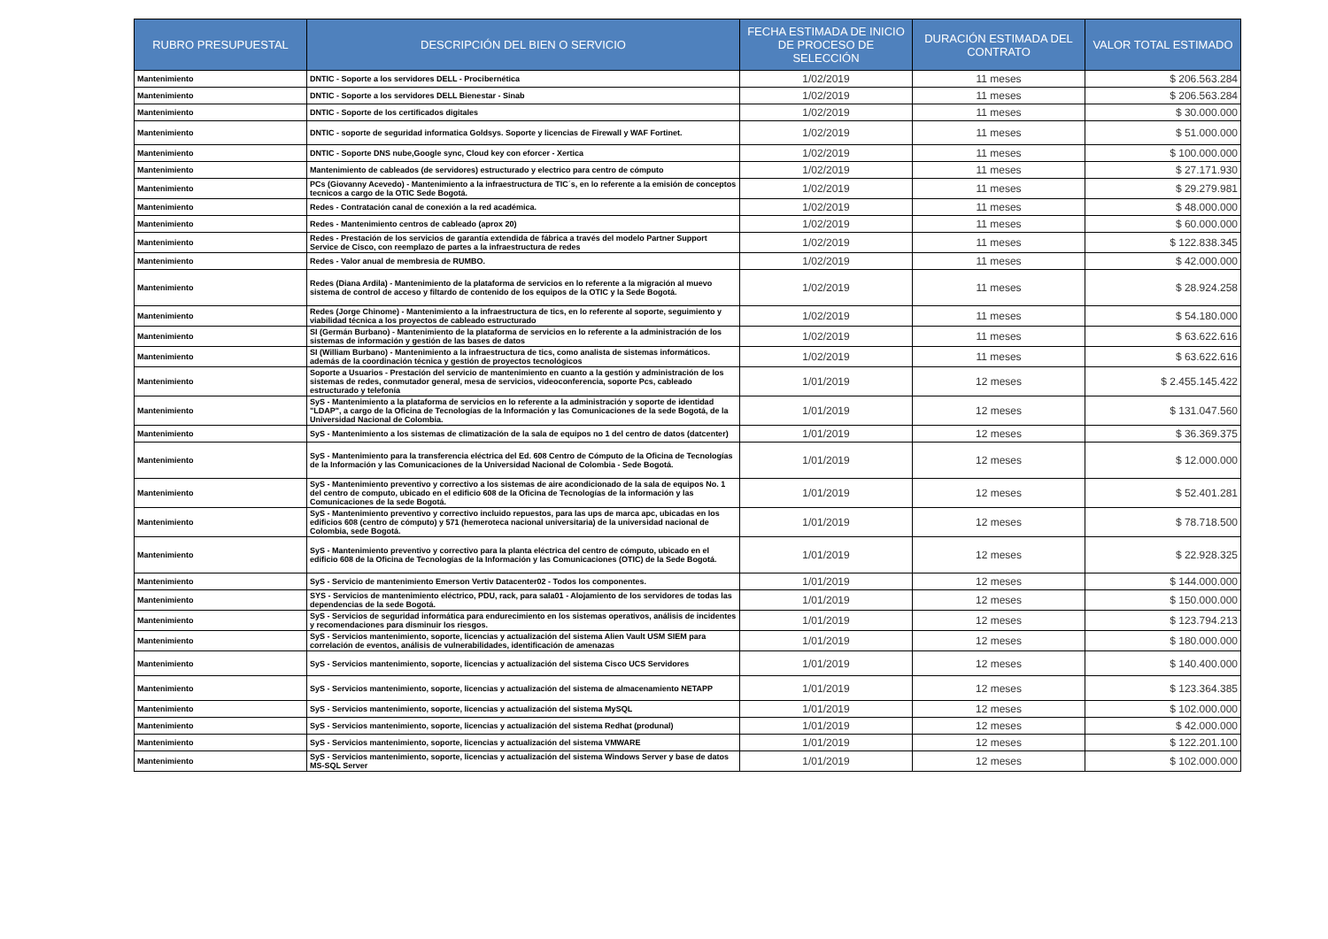| RUBRO PRESUPUESTAL | DESCRIPCIÓN DEL BIEN O SERVICIO | FECHA ESTIMADA DE INICIO DE PROCESO DE SELECCIÓN | DURACIÓN ESTIMADA DEL CONTRATO | VALOR TOTAL ESTIMADO |
| --- | --- | --- | --- | --- |
| Mantenimiento | DNTIC - Soporte a los servidores DELL - Procibernética | 1/02/2019 | 11 meses | $ 206.563.284 |
| Mantenimiento | DNTIC - Soporte a los servidores DELL Bienestar - Sinab | 1/02/2019 | 11 meses | $ 206.563.284 |
| Mantenimiento | DNTIC - Soporte de los certificados digitales | 1/02/2019 | 11 meses | $ 30.000.000 |
| Mantenimiento | DNTIC - soporte de seguridad informatica Goldsys. Soporte y licencias de Firewall y WAF Fortinet. | 1/02/2019 | 11 meses | $ 51.000.000 |
| Mantenimiento | DNTIC - Soporte DNS nube,Google sync, Cloud key con eforcer - Xertica | 1/02/2019 | 11 meses | $ 100.000.000 |
| Mantenimiento | Mantenimiento de cableados (de servidores) estructurado y electrico para centro de cómputo | 1/02/2019 | 11 meses | $ 27.171.930 |
| Mantenimiento | PCs (Giovanny Acevedo) - Mantenimiento a la infraestructura de TIC´s, en lo referente a la emisión de conceptos tecnicos a cargo de la OTIC Sede Bogotá. | 1/02/2019 | 11 meses | $ 29.279.981 |
| Mantenimiento | Redes - Contratación canal de conexión a la red académica. | 1/02/2019 | 11 meses | $ 48.000.000 |
| Mantenimiento | Redes - Mantenimiento centros de cableado (aprox 20) | 1/02/2019 | 11 meses | $ 60.000.000 |
| Mantenimiento | Redes - Prestación de los servicios de garantía extendida de fábrica a través del modelo Partner Support Service de Cisco, con reemplazo de partes a la infraestructura de redes | 1/02/2019 | 11 meses | $ 122.838.345 |
| Mantenimiento | Redes - Valor anual de membresia de RUMBO. | 1/02/2019 | 11 meses | $ 42.000.000 |
| Mantenimiento | Redes (Diana Ardila) - Mantenimiento de la plataforma de servicios en lo referente a la migración al muevo sistema de control de acceso y filtardo de contenido de los equipos de la OTIC y la Sede Bogotá. | 1/02/2019 | 11 meses | $ 28.924.258 |
| Mantenimiento | Redes (Jorge Chinome) - Mantenimiento a la infraestructura de tics, en lo referente al soporte, seguimiento y viabilidad técnica a los proyectos de cableado estructurado | 1/02/2019 | 11 meses | $ 54.180.000 |
| Mantenimiento | SI (Germán Burbano) - Mantenimiento de la plataforma de servicios en lo referente a la administración de los sistemas de información y gestión de las bases de datos | 1/02/2019 | 11 meses | $ 63.622.616 |
| Mantenimiento | SI (William Burbano) - Mantenimiento a la infraestructura de tics, como analista de sistemas informáticos. además de la coordinación técnica y gestión de proyectos tecnológicos | 1/02/2019 | 11 meses | $ 63.622.616 |
| Mantenimiento | Soporte a Usuarios - Prestación del servicio de mantenimiento en cuanto a la gestión y administración de los sistemas de redes, conmutador general, mesa de servicios, videoconferencia, soporte Pcs, cableado estructurado y telefonía | 1/01/2019 | 12 meses | $ 2.455.145.422 |
| Mantenimiento | SyS - Mantenimiento a la plataforma de servicios en lo referente a la administración y soporte de identidad "LDAP", a cargo de la Oficina de Tecnologías de la Información y las Comunicaciones de la sede Bogotá, de la Universidad Nacional de Colombia. | 1/01/2019 | 12 meses | $ 131.047.560 |
| Mantenimiento | SyS - Mantenimiento a los sistemas de climatización de la sala de equipos no 1 del centro de datos (datcenter) | 1/01/2019 | 12 meses | $ 36.369.375 |
| Mantenimiento | SyS - Mantenimiento para la transferencia eléctrica del Ed. 608 Centro de Cómputo de la Oficina de Tecnologías de la Información y las Comunicaciones de la Universidad Nacional de Colombia - Sede Bogotá. | 1/01/2019 | 12 meses | $ 12.000.000 |
| Mantenimiento | SyS - Mantenimiento preventivo y correctivo a los sistemas de aire acondicionado de la sala de equipos No. 1 del centro de computo, ubicado en el edificio 608 de la Oficina de Tecnologías de la información y las Comunicaciones de la sede Bogotá. | 1/01/2019 | 12 meses | $ 52.401.281 |
| Mantenimiento | SyS - Mantenimiento preventivo y correctivo incluido repuestos, para las ups de marca apc, ubicadas en los edificios 608 (centro de cómputo) y 571 (hemeroteca nacional universitaria) de la universidad nacional de Colombia, sede Bogotá. | 1/01/2019 | 12 meses | $ 78.718.500 |
| Mantenimiento | SyS - Mantenimiento preventivo y correctivo para la planta eléctrica del centro de cómputo, ubicado en el edificio 608 de la Oficina de Tecnologías de la Información y las Comunicaciones (OTIC) de la Sede Bogotá. | 1/01/2019 | 12 meses | $ 22.928.325 |
| Mantenimiento | SyS - Servicio de mantenimiento Emerson Vertiv Datacenter02 - Todos los componentes. | 1/01/2019 | 12 meses | $ 144.000.000 |
| Mantenimiento | SYS - Servicios de mantenimiento eléctrico, PDU, rack, para sala01 - Alojamiento de los servidores de todas las dependencias de la sede Bogotá. | 1/01/2019 | 12 meses | $ 150.000.000 |
| Mantenimiento | SyS - Servicios de seguridad informática para endurecimiento en los sistemas operativos, análisis de incidentes y recomendaciones para disminuir los riesgos. | 1/01/2019 | 12 meses | $ 123.794.213 |
| Mantenimiento | SyS - Servicios mantenimiento, soporte, licencias y actualización del sistema Alien Vault USM SIEM para correlación de eventos, análisis de vulnerabilidades, identificación de amenazas | 1/01/2019 | 12 meses | $ 180.000.000 |
| Mantenimiento | SyS - Servicios mantenimiento, soporte, licencias y actualización del sistema Cisco UCS Servidores | 1/01/2019 | 12 meses | $ 140.400.000 |
| Mantenimiento | SyS - Servicios mantenimiento, soporte, licencias y actualización del sistema de almacenamiento NETAPP | 1/01/2019 | 12 meses | $ 123.364.385 |
| Mantenimiento | SyS - Servicios mantenimiento, soporte, licencias y actualización del sistema MySQL | 1/01/2019 | 12 meses | $ 102.000.000 |
| Mantenimiento | SyS - Servicios mantenimiento, soporte, licencias y actualización del sistema Redhat (produnal) | 1/01/2019 | 12 meses | $ 42.000.000 |
| Mantenimiento | SyS - Servicios mantenimiento, soporte, licencias y actualización del sistema VMWARE | 1/01/2019 | 12 meses | $ 122.201.100 |
| Mantenimiento | SyS - Servicios mantenimiento, soporte, licencias y actualización del sistema Windows Server y base de datos MS-SQL Server | 1/01/2019 | 12 meses | $ 102.000.000 |